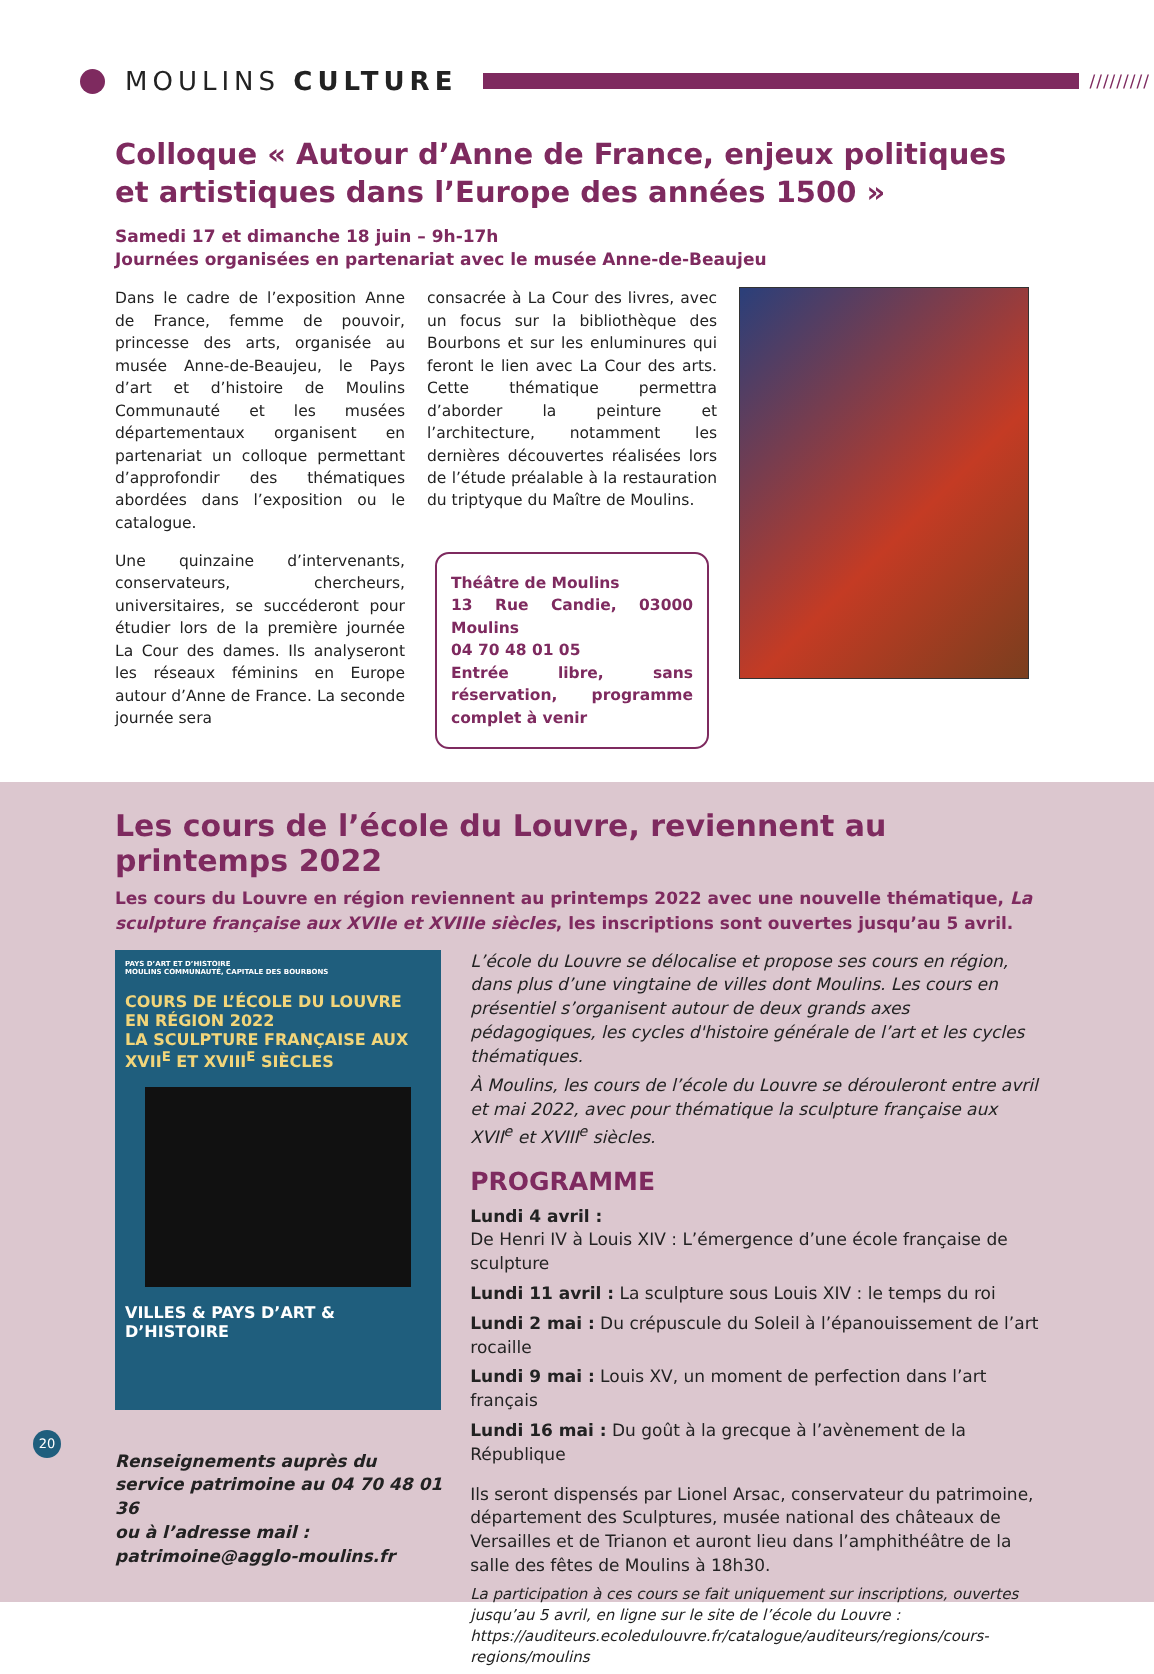MOULINS CULTURE
/////////
Colloque « Autour d’Anne de France, enjeux politiques
et artistiques dans l’Europe des années 1500 »
Samedi 17 et dimanche 18 juin – 9h-17h
Journées organisées en partenariat avec le musée Anne-de-Beaujeu
Dans le cadre de l’exposition Anne de France, femme de pouvoir, princesse des arts, organisée au musée Anne-de-Beaujeu, le Pays d’art et d’histoire de Moulins Communauté et les musées départementaux organisent en partenariat un colloque permettant d’approfondir des thématiques abordées dans l’exposition ou le catalogue.
Une quinzaine d’intervenants, conservateurs, chercheurs, universitaires, se succéderont pour étudier lors de la première journée La Cour des dames. Ils analyseront les réseaux féminins en Europe autour d’Anne de France. La seconde journée sera
consacrée à La Cour des livres, avec un focus sur la bibliothèque des Bourbons et sur les enluminures qui feront le lien avec La Cour des arts. Cette thématique permettra d’aborder la peinture et l’architecture, notamment les dernières découvertes réalisées lors de l’étude préalable à la restauration du triptyque du Maître de Moulins.
Théâtre de Moulins
13 Rue Candie, 03000 Moulins
04 70 48 01 05
Entrée libre, sans réservation, programme complet à venir
Les cours de l’école du Louvre, reviennent au printemps 2022
Les cours du Louvre en région reviennent au printemps 2022 avec une nouvelle thématique, La sculpture française aux XVIIe et XVIIIe siècles, les inscriptions sont ouvertes jusqu’au 5 avril.
PAYS D’ART ET D’HISTOIRE
MOULINS COMMUNAUTÉ, CAPITALE DES BOURBONS
COURS DE L’ÉCOLE DU LOUVRE
EN RÉGION 2022
LA SCULPTURE FRANÇAISE AUX XVII<sup>E</sup> ET XVIII<sup>E</sup> SIÈCLES
VILLES & PAYS D’ART & D’HISTOIRE
Renseignements auprès du service patrimoine au 04 70 48 01 36
ou à l’adresse mail :
patrimoine@agglo-moulins.fr
L’école du Louvre se délocalise et propose ses cours en région, dans plus d’une vingtaine de villes dont Moulins. Les cours en présentiel s’organisent autour de deux grands axes pédagogiques, les cycles d'histoire générale de l’art et les cycles thématiques.
À Moulins, les cours de l’école du Louvre se dérouleront entre avril et mai 2022, avec pour thématique la sculpture française aux XVII<sup>e</sup> et XVIII<sup>e</sup> siècles.
PROGRAMME
Lundi 4 avril :
De Henri IV à Louis XIV : L’émergence d’une école française de sculpture
Lundi 11 avril : La sculpture sous Louis XIV : le temps du roi
Lundi 2 mai : Du crépuscule du Soleil à l’épanouissement de l’art rocaille
Lundi 9 mai : Louis XV, un moment de perfection dans l’art français
Lundi 16 mai : Du goût à la grecque à l’avènement de la République
Ils seront dispensés par Lionel Arsac, conservateur du patrimoine, département des Sculptures, musée national des châteaux de Versailles et de Trianon et auront lieu dans l’amphithéâtre de la salle des fêtes de Moulins à 18h30.
La participation à ces cours se fait uniquement sur inscriptions, ouvertes jusqu’au 5 avril, en ligne sur le site de l’école du Louvre : https://auditeurs.ecoledulouvre.fr/catalogue/auditeurs/regions/cours-regions/moulins
20